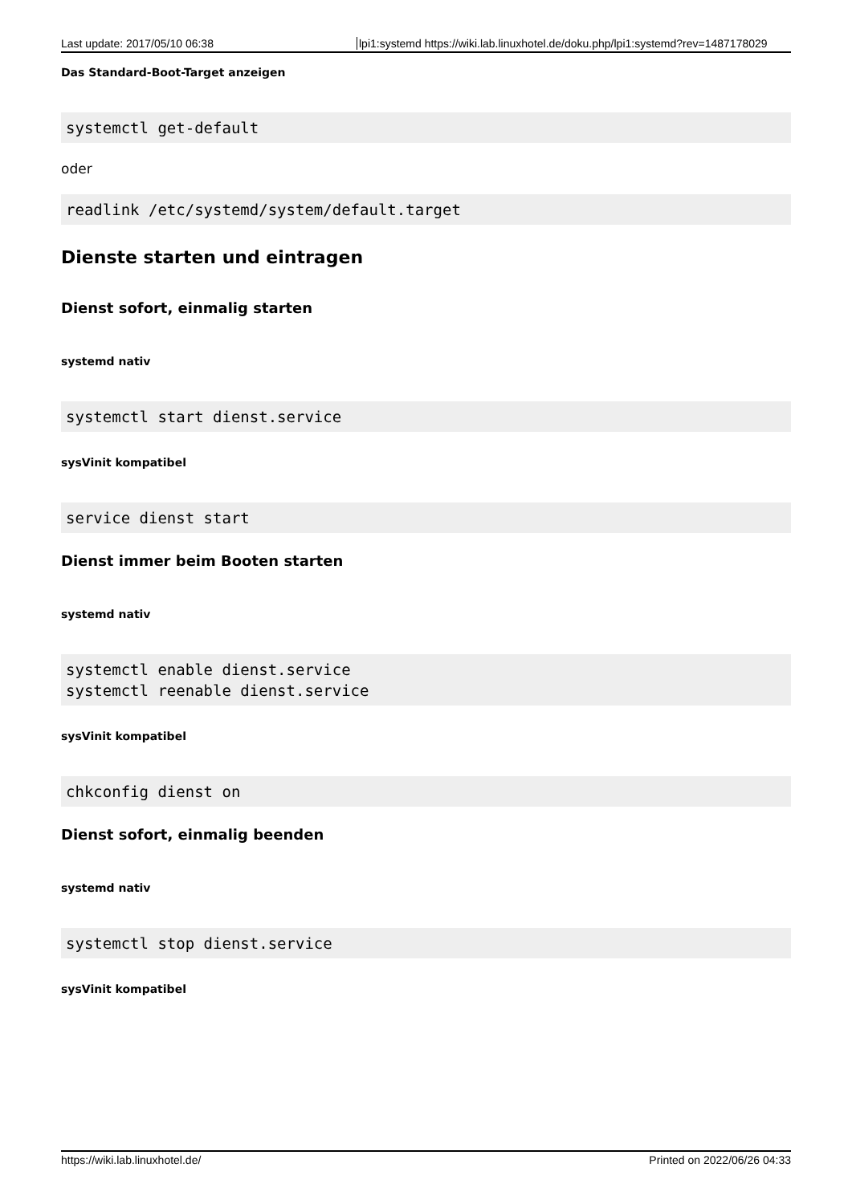Last update: 2017/05/10 06:38 lpi1:systemd https://wiki.lab.linuxhotel.de/doku.php/lpi1:systemd?rev=1487178029
Das Standard-Boot-Target anzeigen
systemctl get-default
oder
readlink /etc/systemd/system/default.target
Dienste starten und eintragen
Dienst sofort, einmalig starten
systemd nativ
systemctl start dienst.service
sysVinit kompatibel
service dienst start
Dienst immer beim Booten starten
systemd nativ
systemctl enable dienst.service
systemctl reenable dienst.service
sysVinit kompatibel
chkconfig dienst on
Dienst sofort, einmalig beenden
systemd nativ
systemctl stop dienst.service
sysVinit kompatibel
https://wiki.lab.linuxhotel.de/ Printed on 2022/06/26 04:33